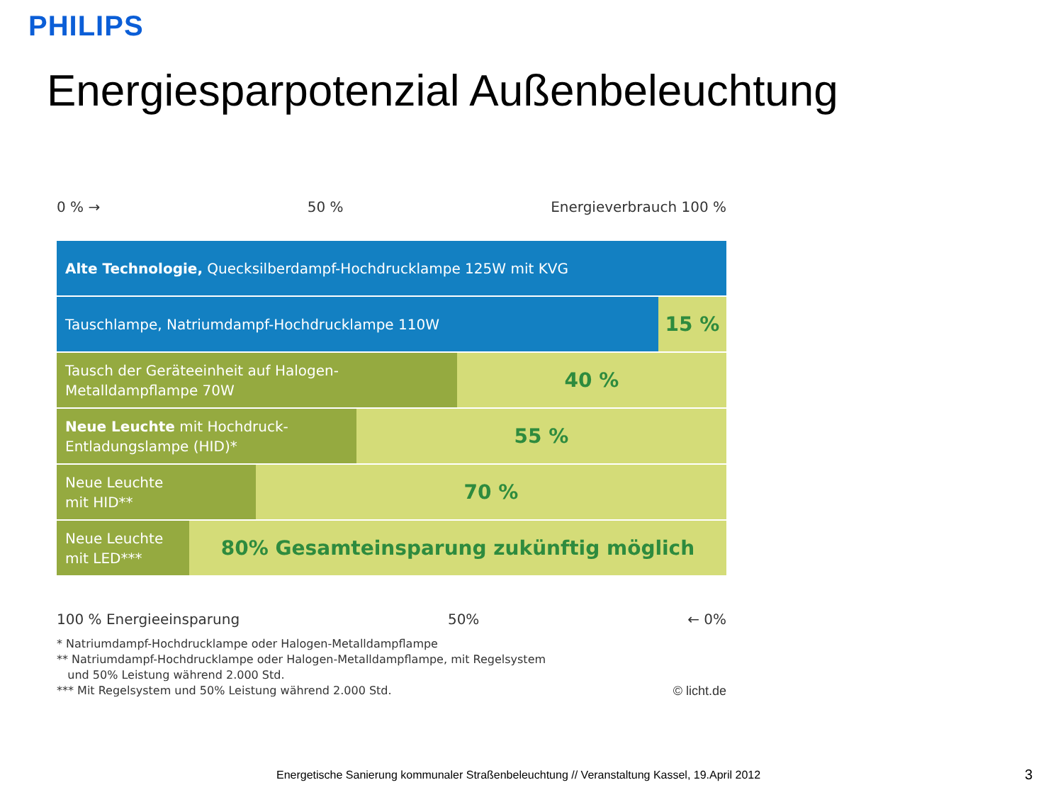PHILIPS
Energiesparpotenzial Außenbeleuchtung
0 % → 50 % Energieverbrauch 100 %
Alte Technologie, Quecksilberdampf-Hochdrucklampe 125W mit KVG
Tauschlampe, Natriumdampf-Hochdrucklampe 110W
15 %
Tausch der Geräteeinheit auf Halogen-
Metalldampflampe 70W
40 %
Neue Leuchte mit Hochdruck-
Entladungslampe (HID)*
55 %
Neue Leuchte
mit HID**
70 %
Neue Leuchte
mit LED***
80% Gesamteinsparung zukünftig möglich
100 % Energieeinsparung 50% ← 0%
* Natriumdampf-Hochdrucklampe oder Halogen-Metalldampflampe
** Natriumdampf-Hochdrucklampe oder Halogen-Metalldampflampe, mit Regelsystem
und 50% Leistung während 2.000 Std.
*** Mit Regelsystem und 50% Leistung während 2.000 Std. © licht.de
Energetische Sanierung kommunaler Straßenbeleuchtung // Veranstaltung Kassel, 19.April 2012
3